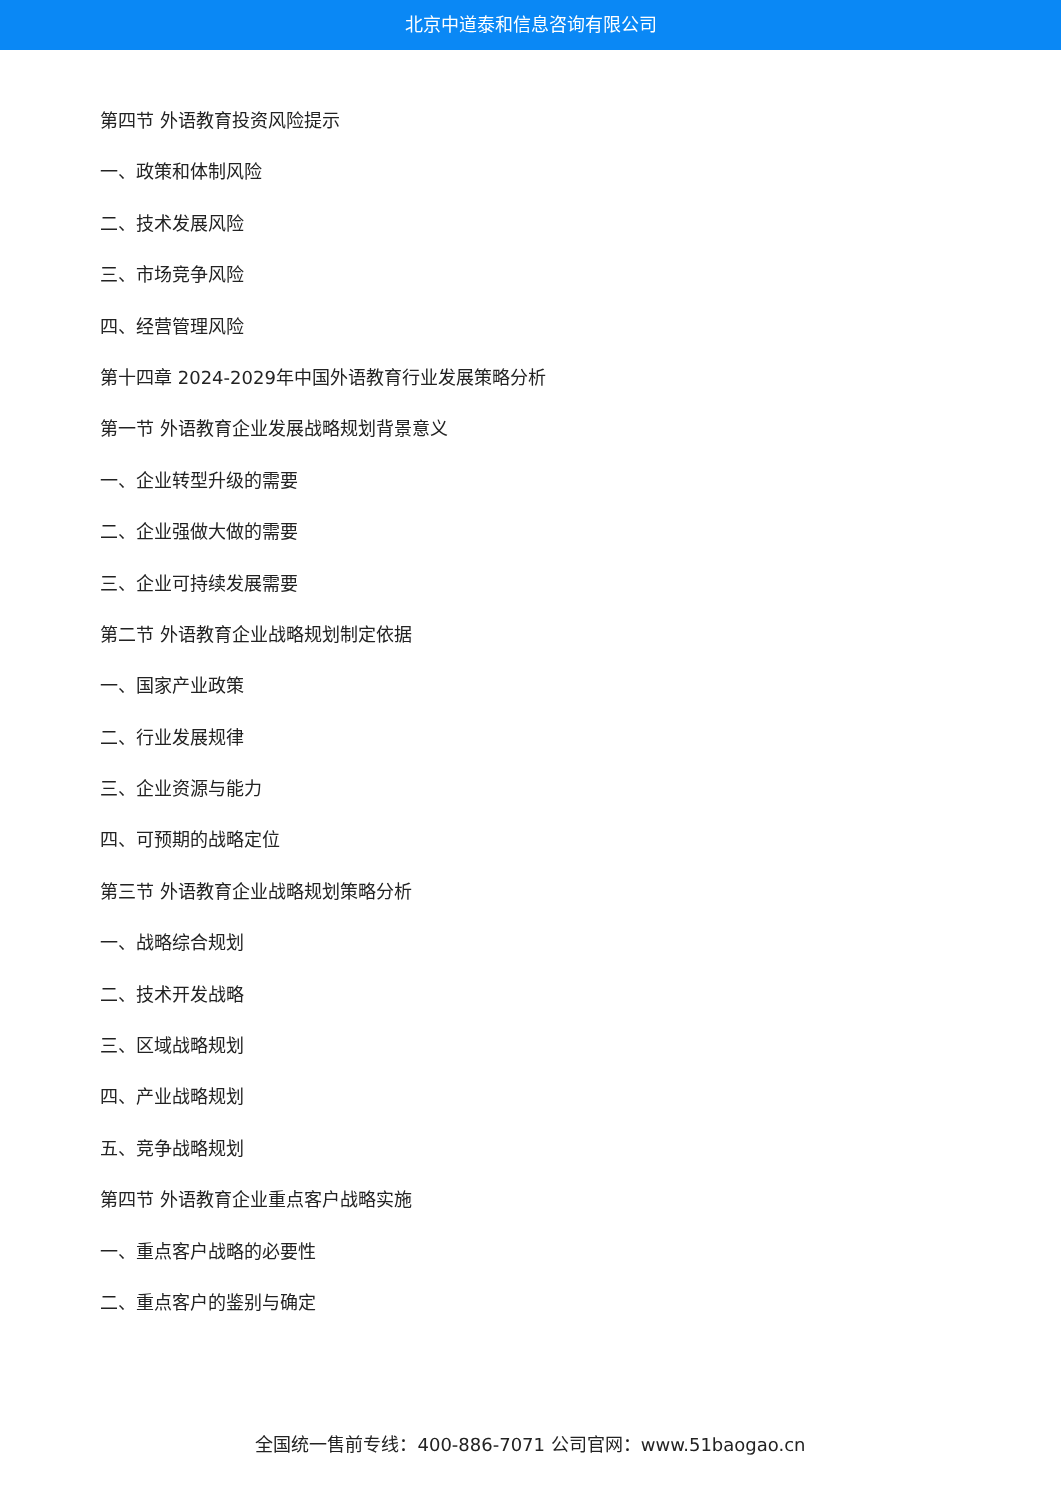北京中道泰和信息咨询有限公司
第四节 外语教育投资风险提示
一、政策和体制风险
二、技术发展风险
三、市场竞争风险
四、经营管理风险
第十四章 2024-2029年中国外语教育行业发展策略分析
第一节 外语教育企业发展战略规划背景意义
一、企业转型升级的需要
二、企业强做大做的需要
三、企业可持续发展需要
第二节 外语教育企业战略规划制定依据
一、国家产业政策
二、行业发展规律
三、企业资源与能力
四、可预期的战略定位
第三节 外语教育企业战略规划策略分析
一、战略综合规划
二、技术开发战略
三、区域战略规划
四、产业战略规划
五、竞争战略规划
第四节 外语教育企业重点客户战略实施
一、重点客户战略的必要性
二、重点客户的鉴别与确定
全国统一售前专线：400-886-7071 公司官网：www.51baogao.cn